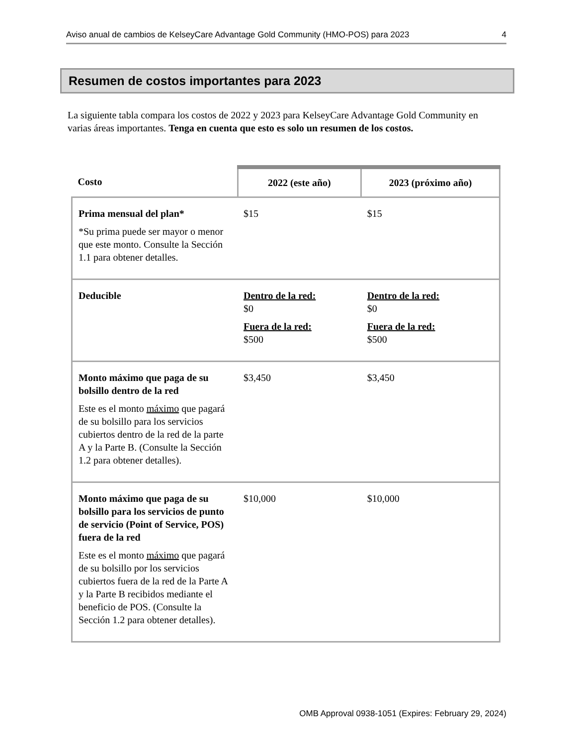Aviso anual de cambios de KelseyCare Advantage Gold Community (HMO-POS) para 2023 4
Resumen de costos importantes para 2023
La siguiente tabla compara los costos de 2022 y 2023 para KelseyCare Advantage Gold Community en varias áreas importantes. Tenga en cuenta que esto es solo un resumen de los costos.
| Costo | 2022 (este año) | 2023 (próximo año) |
| --- | --- | --- |
| Prima mensual del plan* *Su prima puede ser mayor o menor que este monto. Consulte la Sección 1.1 para obtener detalles. | $15 | $15 |
| Deducible | Dentro de la red: $0 Fuera de la red: $500 | Dentro de la red: $0 Fuera de la red: $500 |
| Monto máximo que paga de su bolsillo dentro de la red Este es el monto máximo que pagará de su bolsillo para los servicios cubiertos dentro de la red de la parte A y la Parte B. (Consulte la Sección 1.2 para obtener detalles). | $3,450 | $3,450 |
| Monto máximo que paga de su bolsillo para los servicios de punto de servicio (Point of Service, POS) fuera de la red Este es el monto máximo que pagará de su bolsillo por los servicios cubiertos fuera de la red de la Parte A y la Parte B recibidos mediante el beneficio de POS. (Consulte la Sección 1.2 para obtener detalles). | $10,000 | $10,000 |
OMB Approval 0938-1051 (Expires: February 29, 2024)